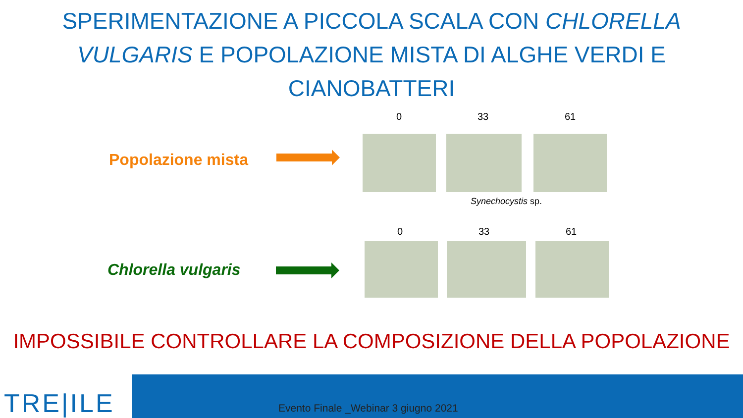SPERIMENTAZIONE A PICCOLA SCALA CON CHLORELLA VULGARIS E POPOLAZIONE MISTA DI ALGHE VERDI E CIANOBATTERI
Popolazione mista
0 33 61
Synechocystis sp.
Chlorella vulgaris
0 33 61
IMPOSSIBILE CONTROLLARE LA COMPOSIZIONE DELLA POPOLAZIONE
TRE|ILE
Evento Finale _Webinar 3 giugno 2021